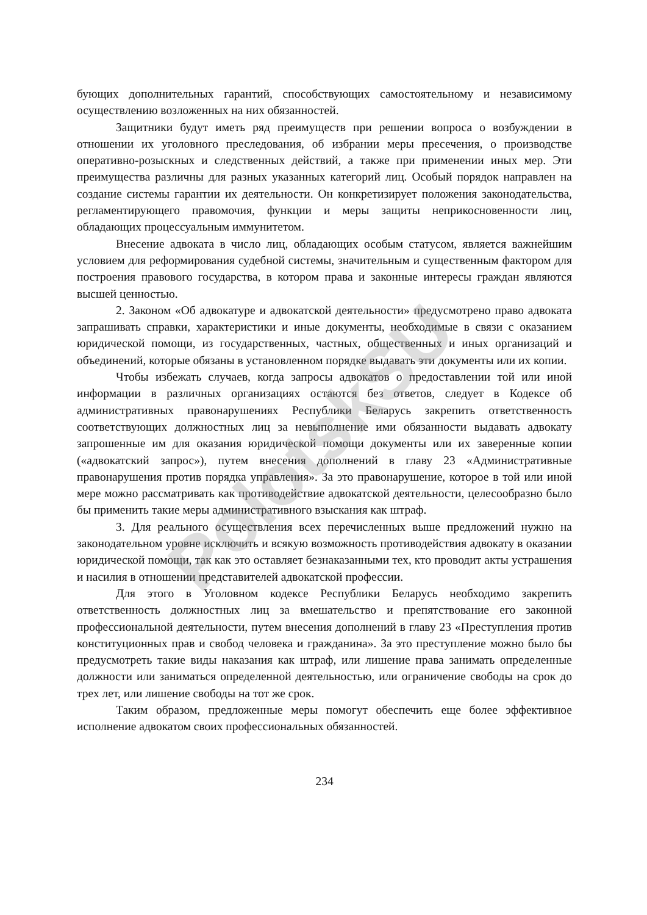бующих дополнительных гарантий, способствующих самостоятельному и независимому осуществлению возложенных на них обязанностей.
Защитники будут иметь ряд преимуществ при решении вопроса о возбуждении в отношении их уголовного преследования, об избрании меры пресечения, о производстве оперативно-розыскных и следственных действий, а также при применении иных мер. Эти преимущества различны для разных указанных категорий лиц. Особый порядок направлен на создание системы гарантии их деятельности. Он конкретизирует положения законодательства, регламентирующего правомочия, функции и меры защиты неприкосновенности лиц, обладающих процессуальным иммунитетом.
Внесение адвоката в число лиц, обладающих особым статусом, является важнейшим условием для реформирования судебной системы, значительным и существенным фактором для построения правового государства, в котором права и законные интересы граждан являются высшей ценностью.
2. Законом «Об адвокатуре и адвокатской деятельности» предусмотрено право адвоката запрашивать справки, характеристики и иные документы, необходимые в связи с оказанием юридической помощи, из государственных, частных, общественных и иных организаций и объединений, которые обязаны в установленном порядке выдавать эти документы или их копии.
Чтобы избежать случаев, когда запросы адвокатов о предоставлении той или иной информации в различных организациях остаются без ответов, следует в Кодексе об административных правонарушениях Республики Беларусь закрепить ответственность соответствующих должностных лиц за невыполнение ими обязанности выдавать адвокату запрошенные им для оказания юридической помощи документы или их заверенные копии («адвокатский запрос»), путем внесения дополнений в главу 23 «Административные правонарушения против порядка управления». За это правонарушение, которое в той или иной мере можно рассматривать как противодействие адвокатской деятельности, целесообразно было бы применить такие меры административного взыскания как штраф.
3. Для реального осуществления всех перечисленных выше предложений нужно на законодательном уровне исключить и всякую возможность противодействия адвокату в оказании юридической помощи, так как это оставляет безнаказанными тех, кто проводит акты устрашения и насилия в отношении представителей адвокатской профессии.
Для этого в Уголовном кодексе Республики Беларусь необходимо закрепить ответственность должностных лиц за вмешательство и препятствование его законной профессиональной деятельности, путем внесения дополнений в главу 23 «Преступления против конституционных прав и свобод человека и гражданина». За это преступление можно было бы предусмотреть такие виды наказания как штраф, или лишение права занимать определенные должности или заниматься определенной деятельностью, или ограничение свободы на срок до трех лет, или лишение свободы на тот же срок.
Таким образом, предложенные меры помогут обеспечить еще более эффективное исполнение адвокатом своих профессиональных обязанностей.
234
PolotskSU